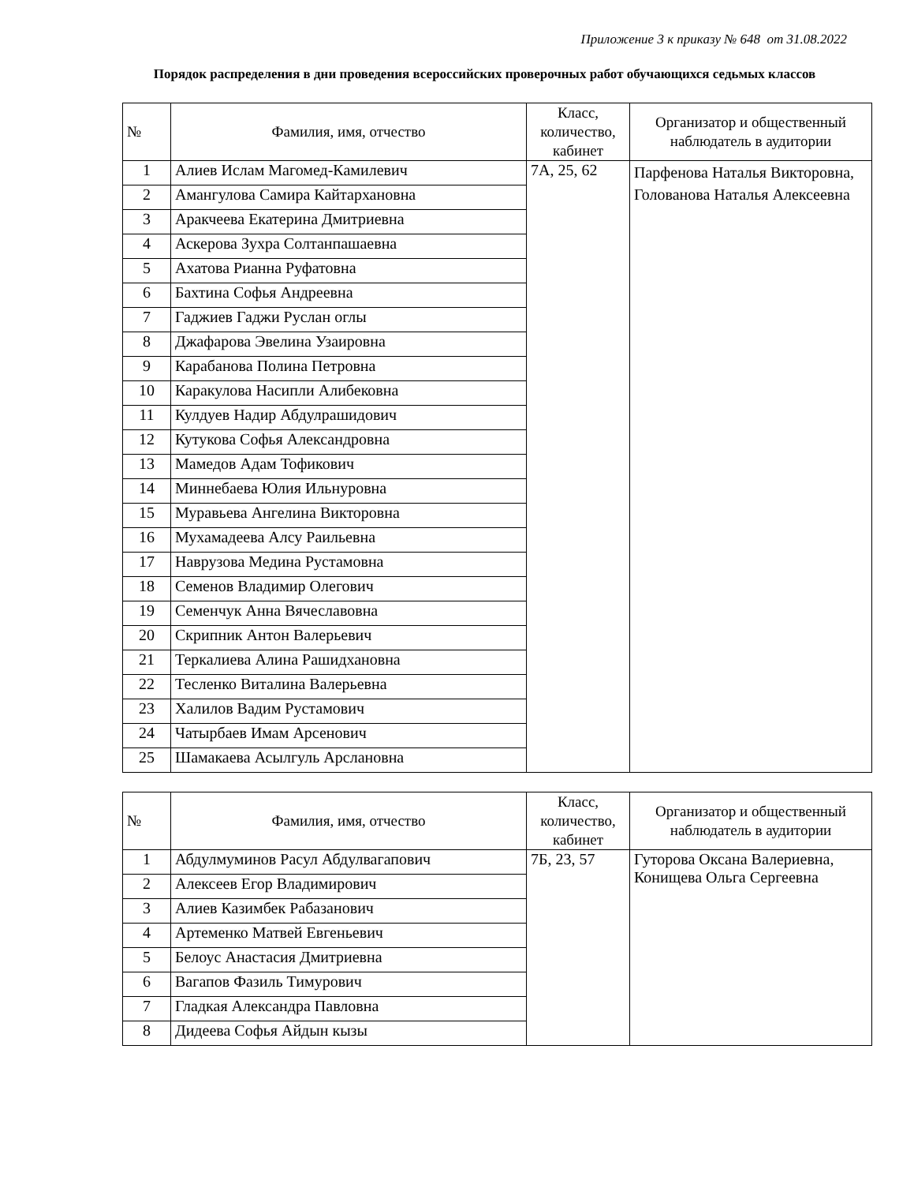Приложение 3 к приказу № 648 от 31.08.2022
Порядок распределения в дни проведения всероссийских проверочных работ обучающихся седьмых классов
| № | Фамилия, имя, отчество | Класс, количество, кабинет | Организатор и общественный наблюдатель в аудитории |
| --- | --- | --- | --- |
| 1 | Алиев Ислам Магомед-Камилевич | 7А, 25, 62 | Парфенова Наталья Викторовна, Голованова Наталья Алексеевна |
| 2 | Амангулова Самира Кайтархановна | | |
| 3 | Аракчеева Екатерина Дмитриевна | | |
| 4 | Аскерова Зухра Солтанпашаевна | | |
| 5 | Ахатова Рианна Руфатовна | | |
| 6 | Бахтина Софья Андреевна | | |
| 7 | Гаджиев Гаджи Руслан оглы | | |
| 8 | Джафарова Эвелина Узаировна | | |
| 9 | Карабанова Полина Петровна | | |
| 10 | Каракулова Насипли Алибековна | | |
| 11 | Кулдуев Надир Абдулрашидович | | |
| 12 | Кутукова Софья Александровна | | |
| 13 | Мамедов Адам Тофикович | | |
| 14 | Миннебаева Юлия Ильнуровна | | |
| 15 | Муравьева Ангелина Викторовна | | |
| 16 | Мухамадеева Алсу Раильевна | | |
| 17 | Наврузова Медина Рустамовна | | |
| 18 | Семенов Владимир Олегович | | |
| 19 | Семенчук Анна Вячеславовна | | |
| 20 | Скрипник Антон Валерьевич | | |
| 21 | Теркалиева Алина Рашидхановна | | |
| 22 | Тесленко Виталина Валерьевна | | |
| 23 | Халилов Вадим Рустамович | | |
| 24 | Чатырбаев Имам Арсенович | | |
| 25 | Шамакаева Асылгуль Арслановна | | |
| № | Фамилия, имя, отчество | Класс, количество, кабинет | Организатор и общественный наблюдатель в аудитории |
| --- | --- | --- | --- |
| 1 | Абдулмуминов Расул Абдулвагапович | 7Б, 23, 57 | Гуторова Оксана Валериевна, Конищева Ольга Сергеевна |
| 2 | Алексеев Егор Владимирович | | |
| 3 | Алиев Казимбек Рабазанович | | |
| 4 | Артеменко Матвей Евгеньевич | | |
| 5 | Белоус Анастасия Дмитриевна | | |
| 6 | Вагапов Фазиль Тимурович | | |
| 7 | Гладкая Александра Павловна | | |
| 8 | Дидеева Софья Айдын кызы | | |